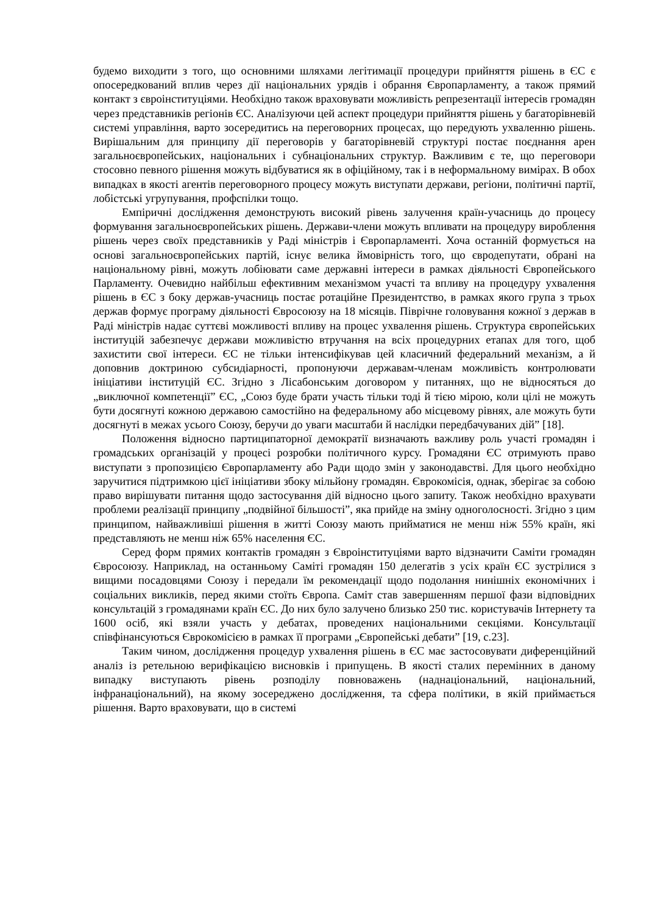будемо виходити з того, що основними шляхами легітимації процедури прийняття рішень в ЄС є опосередкований вплив через дії національних урядів і обрання Європарламенту, а також прямий контакт з євроінституціями. Необхідно також враховувати можливість репрезентації інтересів громадян через представників регіонів ЄС. Аналізуючи цей аспект процедури прийняття рішень у багаторівневій системі управління, варто зосередитись на переговорних процесах, що передують ухваленню рішень. Вирішальним для принципу дії переговорів у багаторівневій структурі постає поєднання арен загальноєвропейських, національних і субнаціональних структур. Важливим є те, що переговори стосовно певного рішення можуть відбуватися як в офіційному, так і в неформальному вимірах. В обох випадках в якості агентів переговорного процесу можуть виступати держави, регіони, політичні партії, лобістські угрупування, профспілки тощо.
Емпіричні дослідження демонструють високий рівень залучення країн-учасниць до процесу формування загальноєвропейських рішень. Держави-члени можуть впливати на процедуру вироблення рішень через своїх представників у Раді міністрів і Європарламенті. Хоча останній формується на основі загальноєвропейських партій, існує велика ймовірність того, що євродепутати, обрані на національному рівні, можуть лобіювати саме державні інтереси в рамках діяльності Європейського Парламенту. Очевидно найбільш ефективним механізмом участі та впливу на процедуру ухвалення рішень в ЄС з боку держав-учасниць постає ротаційне Президентство, в рамках якого група з трьох держав формує програму діяльності Євросоюзу на 18 місяців. Піврічне головування кожної з держав в Раді міністрів надає суттєві можливості впливу на процес ухвалення рішень. Структура європейських інституцій забезпечує держави можливістю втручання на всіх процедурних етапах для того, щоб захистити свої інтереси. ЄС не тільки інтенсифікував цей класичний федеральний механізм, а й доповнив доктриною субсидіарності, пропонуючи державам-членам можливість контролювати ініціативи інституцій ЄС. Згідно з Лісабонським договором у питаннях, що не відносяться до „виключної компетенції” ЄС, „Союз буде брати участь тільки тоді й тією мірою, коли цілі не можуть бути досягнуті кожною державою самостійно на федеральному або місцевому рівнях, але можуть бути досягнуті в межах усього Союзу, беручи до уваги масштаби й наслідки передбачуваних дій” [18].
Положення відносно партиципаторної демократії визначають важливу роль участі громадян і громадських організацій у процесі розробки політичного курсу. Громадяни ЄС отримують право виступати з пропозицією Європарламенту або Ради щодо змін у законодавстві. Для цього необхідно заручитися підтримкою цієї ініціативи збоку мільйону громадян. Єврокомісія, однак, зберігає за собою право вирішувати питання щодо застосування дій відносно цього запиту. Також необхідно врахувати проблеми реалізації принципу „подвійної більшості”, яка прийде на зміну одноголосності. Згідно з цим принципом, найважливіші рішення в житті Союзу мають прийматися не менш ніж 55% країн, які представляють не менш ніж 65% населення ЄС.
Серед форм прямих контактів громадян з Євроінституціями варто відзначити Саміти громадян Євросоюзу. Наприклад, на останньому Саміті громадян 150 делегатів з усіх країн ЄС зустрілися з вищими посадовцями Союзу і передали їм рекомендації щодо подолання нинішніх економічних і соціальних викликів, перед якими стоїть Європа. Саміт став завершенням першої фази відповідних консультацій з громадянами країн ЄС. До них було залучено близько 250 тис. користувачів Інтернету та 1600 осіб, які взяли участь у дебатах, проведених національними секціями. Консультації співфінансуються Єврокомісією в рамках її програми „Європейські дебати” [19, с.23].
Таким чином, дослідження процедур ухвалення рішень в ЄС має застосовувати диференційний аналіз із ретельною верифікацією висновків і припущень. В якості сталих перемінних в даному випадку виступають рівень розподілу повноважень (наднаціональний, національний, інфранаціональний), на якому зосереджено дослідження, та сфера політики, в якій приймається рішення. Варто враховувати, що в системі